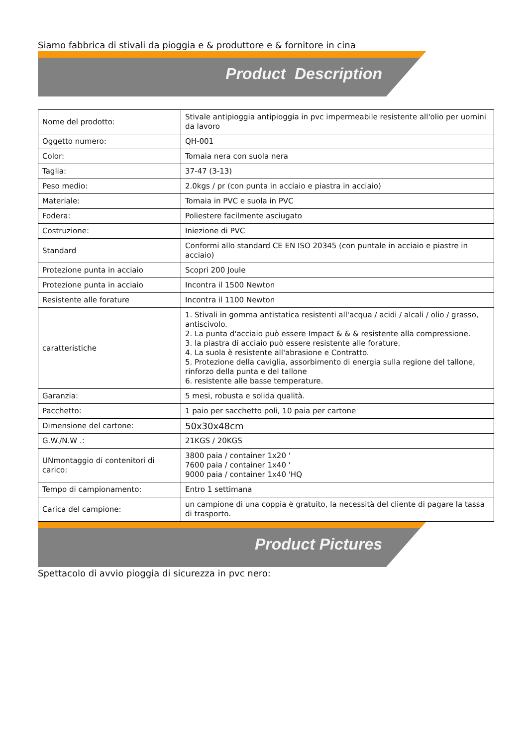Siamo fabbrica di stivali da pioggia e & produttore e & fornitore in cina
Product Description
| Nome del prodotto: | Stivale antipioggia antipioggia in pvc impermeabile resistente all'olio per uomini da lavoro |
| Oggetto numero: | QH-001 |
| Color: | Tomaia nera con suola nera |
| Taglia: | 37-47 (3-13) |
| Peso medio: | 2.0kgs / pr (con punta in acciaio e piastra in acciaio) |
| Materiale: | Tomaia in PVC e suola in PVC |
| Fodera: | Poliestere facilmente asciugato |
| Costruzione: | Iniezione di PVC |
| Standard | Conformi allo standard CE EN ISO 20345 (con puntale in acciaio e piastre in acciaio) |
| Protezione punta in acciaio | Scopri 200 Joule |
| Protezione punta in acciaio | Incontra il 1500 Newton |
| Resistente alle forature | Incontra il 1100 Newton |
| caratteristiche | 1. Stivali in gomma antistatica resistenti all'acqua / acidi / alcali / olio / grasso, antiscivolo. 2. La punta d'acciaio può essere Impact & & & resistente alla compressione. 3. la piastra di acciaio può essere resistente alle forature. 4. La suola è resistente all'abrasione e Contratto. 5. Protezione della caviglia, assorbimento di energia sulla regione del tallone, rinforzo della punta e del tallone 6. resistente alle basse temperature. |
| Garanzia: | 5 mesi, robusta e solida qualità. |
| Pacchetto: | 1 paio per sacchetto poli, 10 paia per cartone |
| Dimensione del cartone: | 50x30x48cm |
| G.W./N.W .: | 21KGS / 20KGS |
| UNmontaggio di contenitori di carico: | 3800 paia / container 1x20 ' 7600 paia / container 1x40 ' 9000 paia / container 1x40 'HQ |
| Tempo di campionamento: | Entro 1 settimana |
| Carica del campione: | un campione di una coppia è gratuito, la necessità del cliente di pagare la tassa di trasporto. |
Product Pictures
Spettacolo di avvio pioggia di sicurezza in pvc nero: